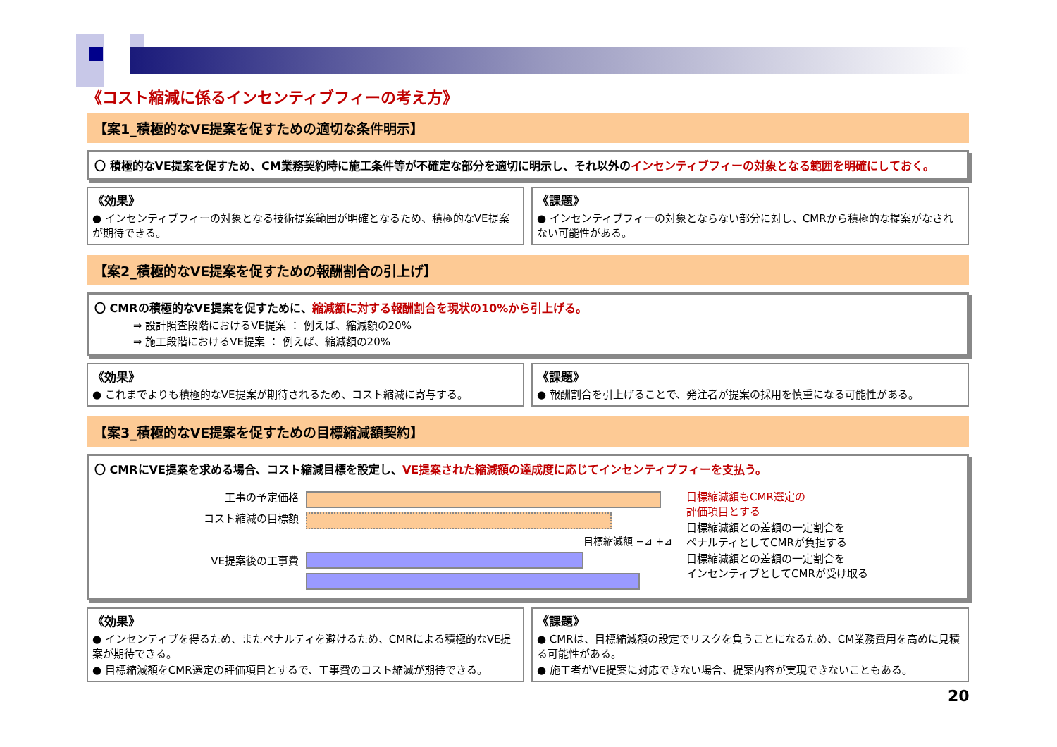《コスト縮減に係るインセンティブフィーの考え方》
【案1_積極的なVE提案を促すための適切な条件明示】
〇 積極的なVE提案を促すため、CM業務契約時に施工条件等が不確定な部分を適切に明示し、それ以外のインセンティブフィーの対象となる範囲を明確にしておく。
《効果》
● インセンティブフィーの対象となる技術提案範囲が明確となるため、積極的なVE提案が期待できる。
《課題》
● インセンティブフィーの対象とならない部分に対し、CMRから積極的な提案がなされない可能性がある。
【案2_積極的なVE提案を促すための報酬割合の引上げ】
〇 CMRの積極的なVE提案を促すために、縮減額に対する報酬割合を現状の10%から引上げる。
⇒ 設計照査段階におけるVE提案 ： 例えば、縮減額の20%
⇒ 施工段階におけるVE提案 ： 例えば、縮減額の20%
《効果》
● これまでよりも積極的なVE提案が期待されるため、コスト縮減に寄与する。
《課題》
● 報酬割合を引上げることで、発注者が提案の採用を慎重になる可能性がある。
【案3_積極的なVE提案を促すための目標縮減額契約】
〇 CMRにVE提案を求める場合、コスト縮減目標を設定し、VE提案された縮減額の達成度に応じてインセンティブフィーを支払う。
工事の予定価格
コスト縮減の目標額
VE提案後の工事費
目標縮減額 −⊿ +⊿ 目標縮減額もCMR選定の
評価項目とする
目標縮減額との差額の一定割合を
ペナルティとしてCMRが負担する
目標縮減額との差額の一定割合を
インセンティブとしてCMRが受け取る
《効果》
● インセンティブを得るため、またペナルティを避けるため、CMRによる積極的なVE提案が期待できる。
● 目標縮減額をCMR選定の評価項目とするで、工事費のコスト縮減が期待できる。
《課題》
● CMRは、目標縮減額の設定でリスクを負うことになるため、CM業務費用を高めに見積る可能性がある。
● 施工者がVE提案に対応できない場合、提案内容が実現できないこともある。
20